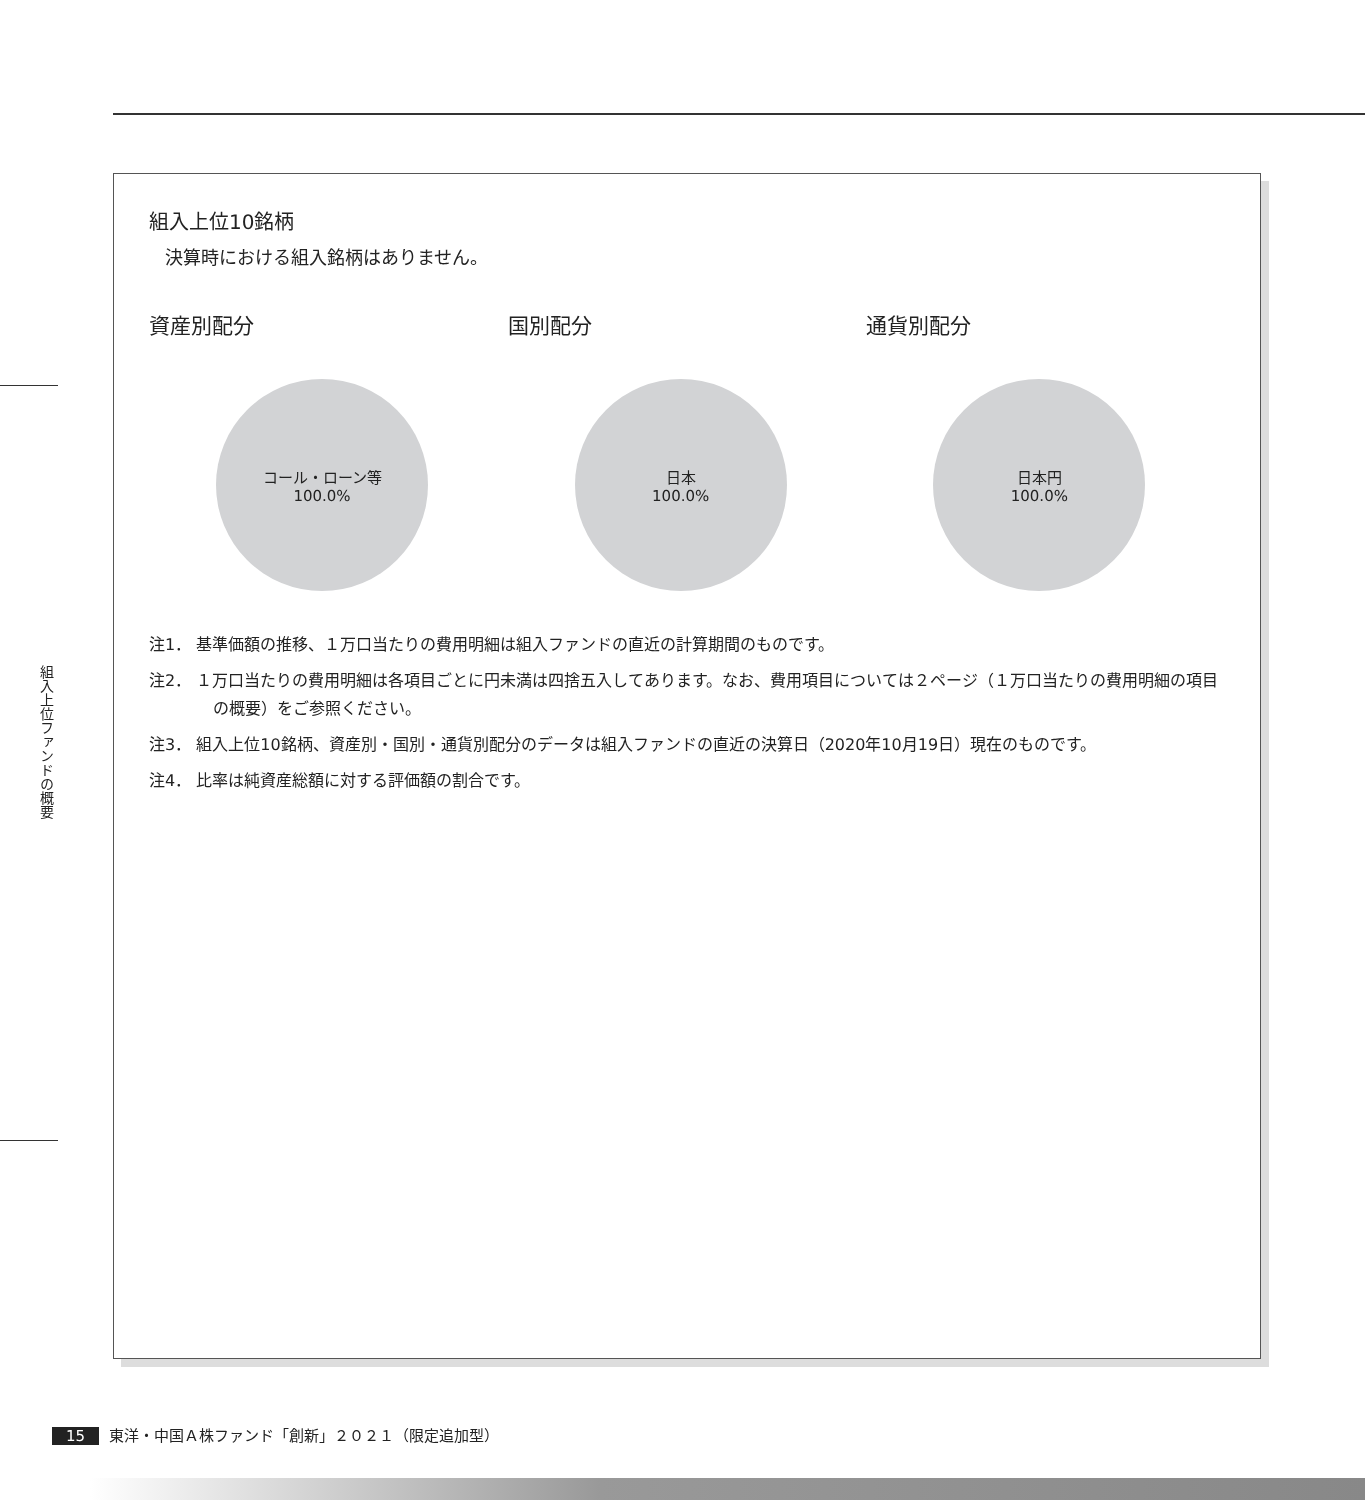組入上位ファンドの概要
組入上位10銘柄
決算時における組入銘柄はありません。
資産別配分
コール・ローン等
100.0%
国別配分
日本
100.0%
通貨別配分
日本円
100.0%
注1． 基準価額の推移、１万口当たりの費用明細は組入ファンドの直近の計算期間のものです。
注2． １万口当たりの費用明細は各項目ごとに円未満は四捨五入してあります。なお、費用項目については２ページ（１万口当たりの費用明細の項目の概要）をご参照ください。
注3． 組入上位10銘柄、資産別・国別・通貨別配分のデータは組入ファンドの直近の決算日（2020年10月19日）現在のものです。
注4． 比率は純資産総額に対する評価額の割合です。
15 東洋・中国Ａ株ファンド「創新」２０２１（限定追加型）